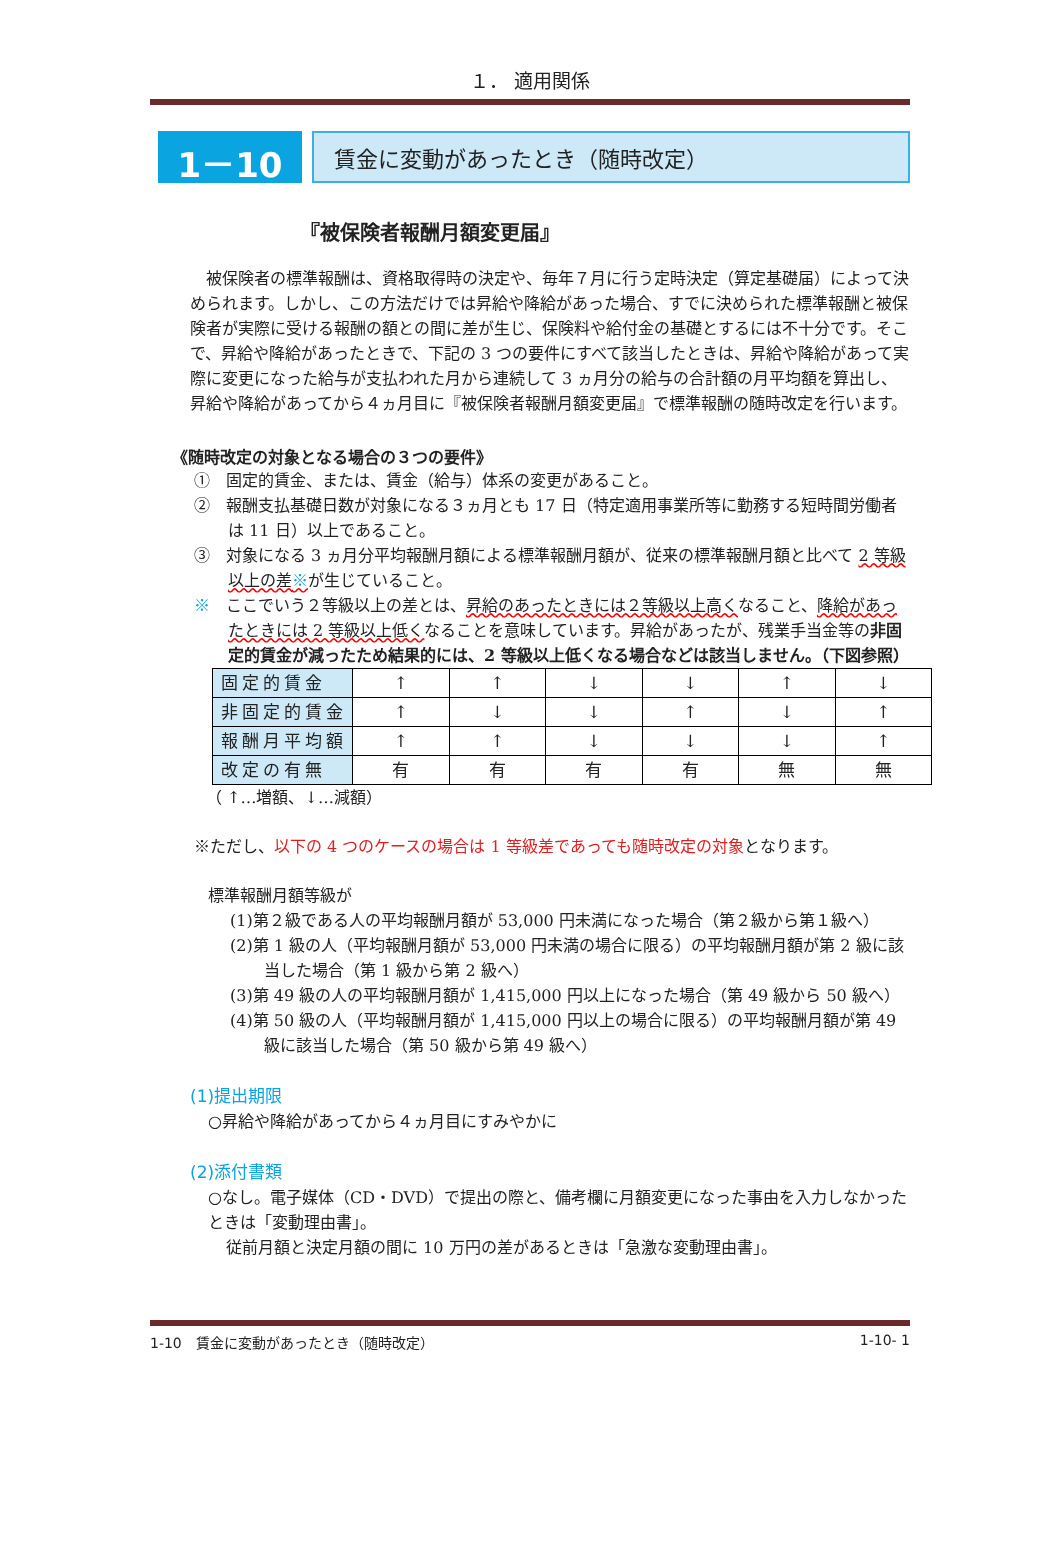１． 適用関係
1－10
賃金に変動があったとき（随時改定）
『被保険者報酬月額変更届』
被保険者の標準報酬は、資格取得時の決定や、毎年７月に行う定時決定（算定基礎届）によって決められます。しかし、この方法だけでは昇給や降給があった場合、すでに決められた標準報酬と被保険者が実際に受ける報酬の額との間に差が生じ、保険料や給付金の基礎とするには不十分です。そこで、昇給や降給があったときで、下記の 3 つの要件にすべて該当したときは、昇給や降給があって実際に変更になった給与が支払われた月から連続して 3 ヵ月分の給与の合計額の月平均額を算出し、昇給や降給があってから４ヵ月目に『被保険者報酬月額変更届』で標準報酬の随時改定を行います。
《随時改定の対象となる場合の３つの要件》
①　固定的賃金、または、賃金（給与）体系の変更があること。
②　報酬支払基礎日数が対象になる３ヵ月とも 17 日（特定適用事業所等に勤務する短時間労働者は 11 日）以上であること。
③　対象になる 3 ヵ月分平均報酬月額による標準報酬月額が、従来の標準報酬月額と比べて 2 等級以上の差※が生じていること。
※　ここでいう２等級以上の差とは、昇給のあったときには２等級以上高くなること、降給があったときには 2 等級以上低くなることを意味しています。昇給があったが、残業手当金等の非固定的賃金が減ったため結果的には、2 等級以上低くなる場合などは該当しません。（下図参照）
| 固定的賃金 | ↑ | ↑ | ↓ | ↓ | ↑ | ↓ |
| 非固定的賃金 | ↑ | ↓ | ↓ | ↑ | ↓ | ↑ |
| 報酬月平均額 | ↑ | ↑ | ↓ | ↓ | ↓ | ↑ |
| 改定の有無 | 有 | 有 | 有 | 有 | 無 | 無 |
（ ↑…増額、↓…減額）
※ただし、以下の 4 つのケースの場合は 1 等級差であっても随時改定の対象となります。
標準報酬月額等級が
(1)第２級である人の平均報酬月額が 53,000 円未満になった場合（第２級から第１級へ）
(2)第 1 級の人（平均報酬月額が 53,000 円未満の場合に限る）の平均報酬月額が第 2 級に該当した場合（第 1 級から第 2 級へ）
(3)第 49 級の人の平均報酬月額が 1,415,000 円以上になった場合（第 49 級から 50 級へ）
(4)第 50 級の人（平均報酬月額が 1,415,000 円以上の場合に限る）の平均報酬月額が第 49 級に該当した場合（第 50 級から第 49 級へ）
(1)提出期限
○昇給や降給があってから４ヵ月目にすみやかに
(2)添付書類
○なし。電子媒体（CD・DVD）で提出の際と、備考欄に月額変更になった事由を入力しなかったときは「変動理由書」。
従前月額と決定月額の間に 10 万円の差があるときは「急激な変動理由書」。
1-10　賃金に変動があったとき（随時改定） 1-10- 1